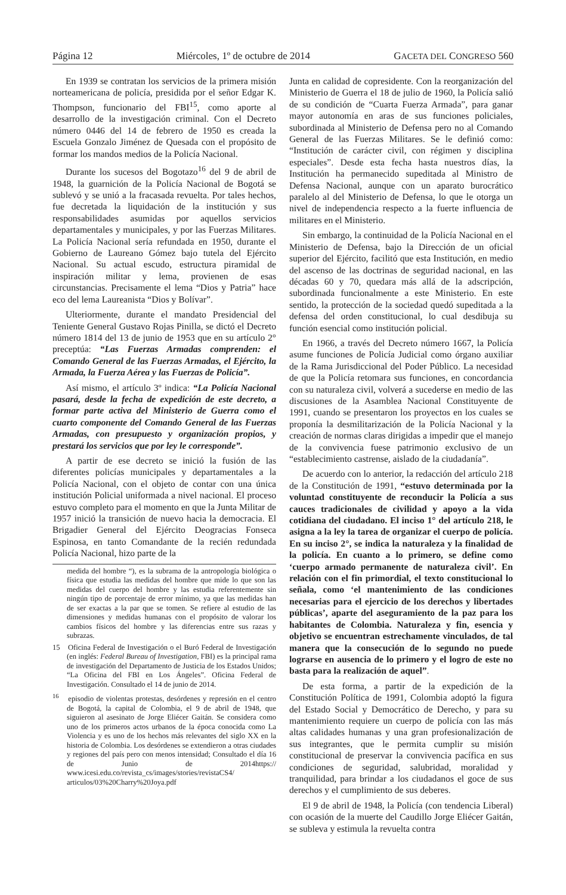Página 12 Miércoles, 1º de octubre de 2014 GACETA DEL CONGRESO 560
En 1939 se contratan los servicios de la primera misión norteamericana de policía, presidida por el señor Edgar K. Thompson, funcionario del FBI<sup>15</sup>, como aporte al desarrollo de la investigación criminal. Con el Decreto número 0446 del 14 de febrero de 1950 es creada la Escuela Gonzalo Jiménez de Quesada con el propósito de formar los mandos medios de la Policía Nacional.
Durante los sucesos del Bogotazo<sup>16</sup> del 9 de abril de 1948, la guarnición de la Policía Nacional de Bogotá se sublevó y se unió a la fracasada revuelta. Por tales hechos, fue decretada la liquidación de la institución y sus responsabilidades asumidas por aquellos servicios departamentales y municipales, y por las Fuerzas Militares. La Policía Nacional sería refundada en 1950, durante el Gobierno de Laureano Gómez bajo tutela del Ejército Nacional. Su actual escudo, estructura piramidal de inspiración militar y lema, provienen de esas circunstancias. Precisamente el lema “Dios y Patria” hace eco del lema Laureanista “Dios y Bolívar”.
Ulteriormente, durante el mandato Presidencial del Teniente General Gustavo Rojas Pinilla, se dictó el Decreto número 1814 del 13 de junio de 1953 que en su artículo 2° preceptúa: “Las Fuerzas Armadas comprenden: el Comando General de las Fuerzas Armadas, el Ejército, la Armada, la Fuerza Aérea y las Fuerzas de Policía”.
Así mismo, el artículo 3º indica: “La Policía Nacional pasará, desde la fecha de expedición de este decreto, a formar parte activa del Ministerio de Guerra como el cuarto componente del Comando General de las Fuerzas Armadas, con presupuesto y organización propios, y prestará los servicios que por ley le corresponde”.
A partir de ese decreto se inició la fusión de las diferentes policías municipales y departamentales a la Policía Nacional, con el objeto de contar con una única institución Policial uniformada a nivel nacional. El proceso estuvo completo para el momento en que la Junta Militar de 1957 inició la transición de nuevo hacia la democracia. El Brigadier General del Ejército Deogracias Fonseca Espinosa, en tanto Comandante de la recién redundada Policía Nacional, hizo parte de la
medida del hombre “), es la subrama de la antropología biológica o física que estudia las medidas del hombre que mide lo que son las medidas del cuerpo del hombre y las estudia referentemente sin ningún tipo de porcentaje de error mínimo, ya que las medidas han de ser exactas a la par que se tomen. Se refiere al estudio de las dimensiones y medidas humanas con el propósito de valorar los cambios físicos del hombre y las diferencias entre sus razas y subrazas.
15 Oficina Federal de Investigación o el Buró Federal de Investigación (en inglés: Federal Bureau of Investigation, FBI) es la principal rama de investigación del Departamento de Justicia de los Estados Unidos; “La Oficina del FBI en Los Ángeles”. Oficina Federal de Investigación. Consultado el 14 de junio de 2014.
<sup>16</sup> episodio de violentas protestas, desórdenes y represión en el centro de Bogotá, la capital de Colombia, el 9 de abril de 1948, que siguieron al asesinato de Jorge Eliécer Gaitán. Se considera como uno de los primeros actos urbanos de la época conocida como La Violencia y es uno de los hechos más relevantes del siglo XX en la historia de Colombia. Los desórdenes se extendieron a otras ciudades y regiones del país pero con menos intensidad; Consultado el día 16 de Junio de 2014https:// www.icesi.edu.co/revista_cs/images/stories/revistaCS4/ articulos/03%20Charry%20Joya.pdf
Junta en calidad de copresidente. Con la reorganización del Ministerio de Guerra el 18 de julio de 1960, la Policía salió de su condición de “Cuarta Fuerza Armada”, para ganar mayor autonomía en aras de sus funciones policiales, subordinada al Ministerio de Defensa pero no al Comando General de las Fuerzas Militares. Se le definió como: “Institución de carácter civil, con régimen y disciplina especiales”. Desde esta fecha hasta nuestros días, la Institución ha permanecido supeditada al Ministro de Defensa Nacional, aunque con un aparato burocrático paralelo al del Ministerio de Defensa, lo que le otorga un nivel de independencia respecto a la fuerte influencia de militares en el Ministerio.
Sin embargo, la continuidad de la Policía Nacional en el Ministerio de Defensa, bajo la Dirección de un oficial superior del Ejército, facilitó que esta Institución, en medio del ascenso de las doctrinas de seguridad nacional, en las décadas 60 y 70, quedara más allá de la adscripción, subordinada funcionalmente a este Ministerio. En este sentido, la protección de la sociedad quedó supeditada a la defensa del orden constitucional, lo cual desdibuja su función esencial como institución policial.
En 1966, a través del Decreto número 1667, la Policía asume funciones de Policía Judicial como órgano auxiliar de la Rama Jurisdiccional del Poder Público. La necesidad de que la Policía retomara sus funciones, en concordancia con su naturaleza civil, volverá a sucederse en medio de las discusiones de la Asamblea Nacional Constituyente de 1991, cuando se presentaron los proyectos en los cuales se proponía la desmilitarización de la Policía Nacional y la creación de normas claras dirigidas a impedir que el manejo de la convivencia fuese patrimonio exclusivo de un “establecimiento castrense, aislado de la ciudadanía”.
De acuerdo con lo anterior, la redacción del artículo 218 de la Constitución de 1991, “estuvo determinada por la voluntad constituyente de reconducir la Policía a sus cauces tradicionales de civilidad y apoyo a la vida cotidiana del ciudadano. El inciso 1° del artículo 218, le asigna a la ley la tarea de organizar el cuerpo de policía. En su inciso 2°, se indica la naturaleza y la finalidad de la policía. En cuanto a lo primero, se define como ‘cuerpo armado permanente de naturaleza civil’. En relación con el fin primordial, el texto constitucional lo señala, como ‘el mantenimiento de las condiciones necesarias para el ejercicio de los derechos y libertades públicas’, aparte del aseguramiento de la paz para los habitantes de Colombia. Naturaleza y fin, esencia y objetivo se encuentran estrechamente vinculados, de tal manera que la consecución de lo segundo no puede lograrse en ausencia de lo primero y el logro de este no basta para la realización de aquel”.
De esta forma, a partir de la expedición de la Constitución Política de 1991, Colombia adoptó la figura del Estado Social y Democrático de Derecho, y para su mantenimiento requiere un cuerpo de policía con las más altas calidades humanas y una gran profesionalización de sus integrantes, que le permita cumplir su misión constitucional de preservar la convivencia pacífica en sus condiciones de seguridad, salubridad, moralidad y tranquilidad, para brindar a los ciudadanos el goce de sus derechos y el cumplimiento de sus deberes.
El 9 de abril de 1948, la Policía (con tendencia Liberal) con ocasión de la muerte del Caudillo Jorge Eliécer Gaitán, se subleva y estimula la revuelta contra